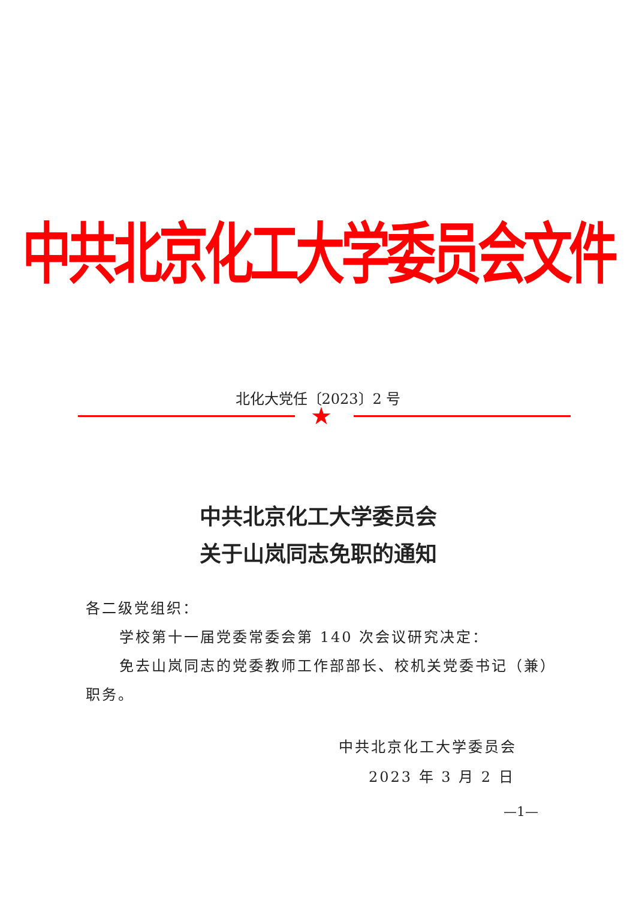中共北京化工大学委员会文件
北化大党任〔2023〕2 号
★
中共北京化工大学委员会
关于山岚同志免职的通知
各二级党组织：
学校第十一届党委常委会第 140 次会议研究决定：
免去山岚同志的党委教师工作部部长、校机关党委书记（兼）职务。
中共北京化工大学委员会
2023 年 3 月 2 日
—1—